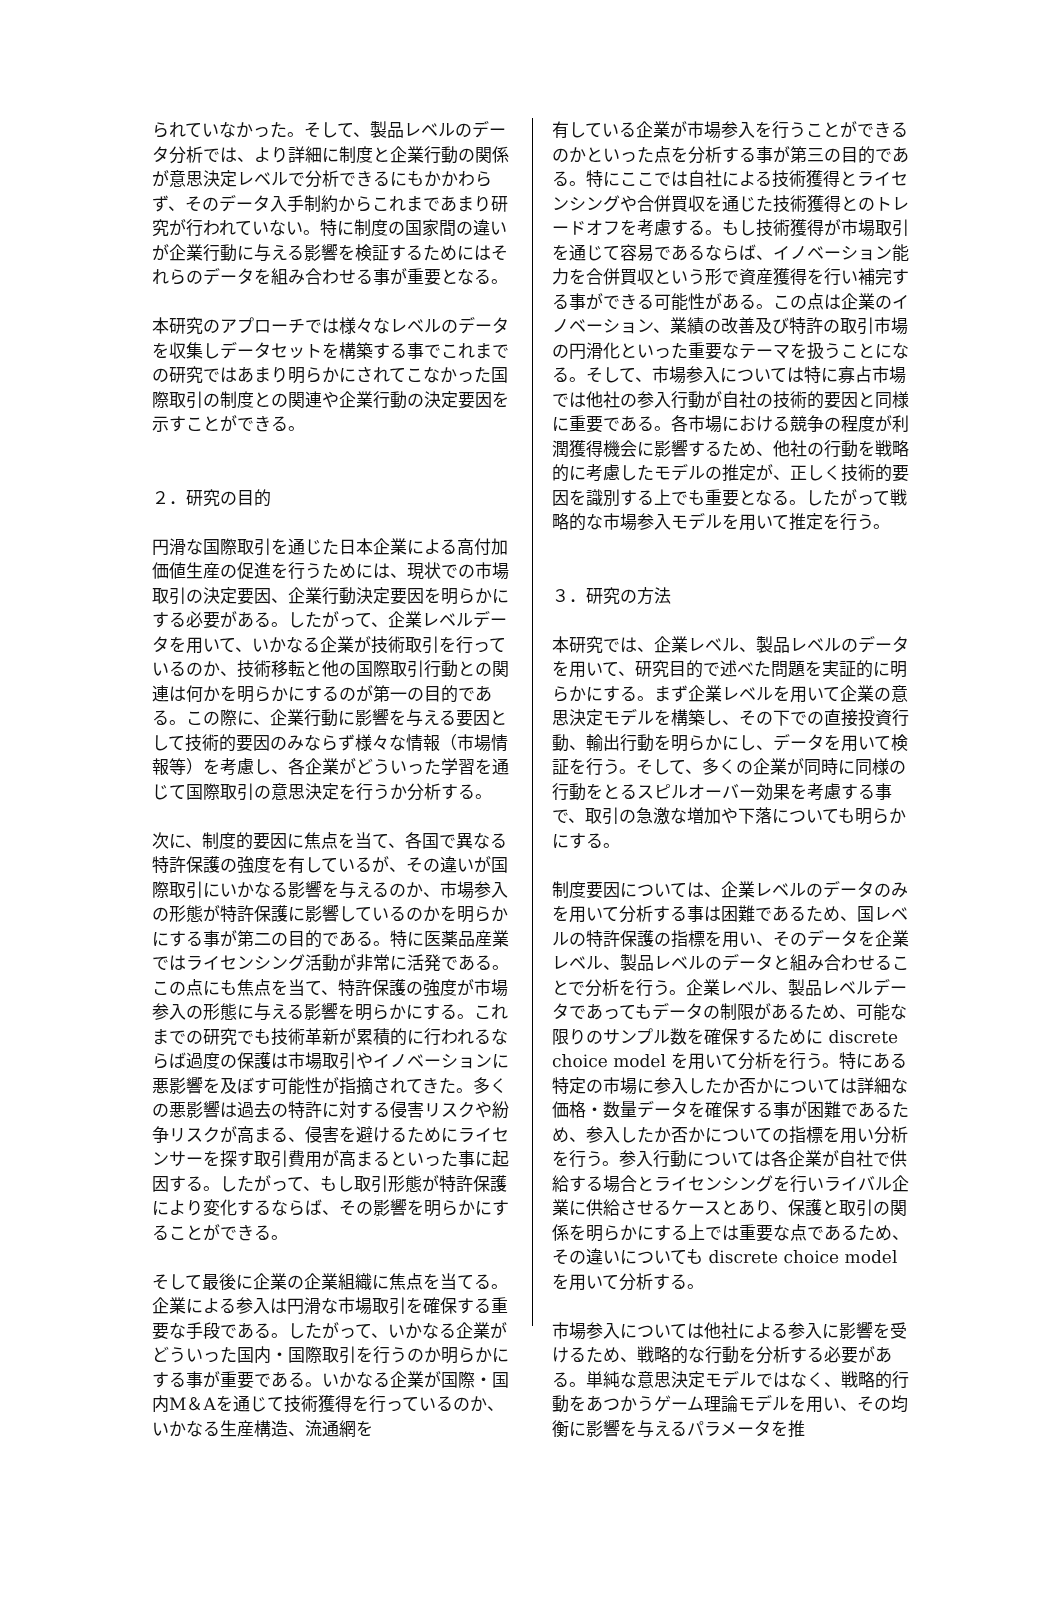られていなかった。そして、製品レベルのデータ分析では、より詳細に制度と企業行動の関係が意思決定レベルで分析できるにもかかわらず、そのデータ入手制約からこれまであまり研究が行われていない。特に制度の国家間の違いが企業行動に与える影響を検証するためにはそれらのデータを組み合わせる事が重要となる。
本研究のアプローチでは様々なレベルのデータを収集しデータセットを構築する事でこれまでの研究ではあまり明らかにされてこなかった国際取引の制度との関連や企業行動の決定要因を示すことができる。
２．研究の目的
円滑な国際取引を通じた日本企業による高付加価値生産の促進を行うためには、現状での市場取引の決定要因、企業行動決定要因を明らかにする必要がある。したがって、企業レベルデータを用いて、いかなる企業が技術取引を行っているのか、技術移転と他の国際取引行動との関連は何かを明らかにするのが第一の目的である。この際に、企業行動に影響を与える要因として技術的要因のみならず様々な情報（市場情報等）を考慮し、各企業がどういった学習を通じて国際取引の意思決定を行うか分析する。
次に、制度的要因に焦点を当て、各国で異なる特許保護の強度を有しているが、その違いが国際取引にいかなる影響を与えるのか、市場参入の形態が特許保護に影響しているのかを明らかにする事が第二の目的である。特に医薬品産業ではライセンシング活動が非常に活発である。この点にも焦点を当て、特許保護の強度が市場参入の形態に与える影響を明らかにする。これまでの研究でも技術革新が累積的に行われるならば過度の保護は市場取引やイノベーションに悪影響を及ぼす可能性が指摘されてきた。多くの悪影響は過去の特許に対する侵害リスクや紛争リスクが高まる、侵害を避けるためにライセンサーを探す取引費用が高まるといった事に起因する。したがって、もし取引形態が特許保護により変化するならば、その影響を明らかにすることができる。
そして最後に企業の企業組織に焦点を当てる。企業による参入は円滑な市場取引を確保する重要な手段である。したがって、いかなる企業がどういった国内・国際取引を行うのか明らかにする事が重要である。いかなる企業が国際・国内M＆Aを通じて技術獲得を行っているのか、いかなる生産構造、流通網を
有している企業が市場参入を行うことができるのかといった点を分析する事が第三の目的である。特にここでは自社による技術獲得とライセンシングや合併買収を通じた技術獲得とのトレードオフを考慮する。もし技術獲得が市場取引を通じて容易であるならば、イノベーション能力を合併買収という形で資産獲得を行い補完する事ができる可能性がある。この点は企業のイノベーション、業績の改善及び特許の取引市場の円滑化といった重要なテーマを扱うことになる。そして、市場参入については特に寡占市場では他社の参入行動が自社の技術的要因と同様に重要である。各市場における競争の程度が利潤獲得機会に影響するため、他社の行動を戦略的に考慮したモデルの推定が、正しく技術的要因を識別する上でも重要となる。したがって戦略的な市場参入モデルを用いて推定を行う。
３．研究の方法
本研究では、企業レベル、製品レベルのデータを用いて、研究目的で述べた問題を実証的に明らかにする。まず企業レベルを用いて企業の意思決定モデルを構築し、その下での直接投資行動、輸出行動を明らかにし、データを用いて検証を行う。そして、多くの企業が同時に同様の行動をとるスピルオーバー効果を考慮する事で、取引の急激な増加や下落についても明らかにする。
制度要因については、企業レベルのデータのみを用いて分析する事は困難であるため、国レベルの特許保護の指標を用い、そのデータを企業レベル、製品レベルのデータと組み合わせることで分析を行う。企業レベル、製品レベルデータであってもデータの制限があるため、可能な限りのサンプル数を確保するために discrete choice model を用いて分析を行う。特にある特定の市場に参入したか否かについては詳細な価格・数量データを確保する事が困難であるため、参入したか否かについての指標を用い分析を行う。参入行動については各企業が自社で供給する場合とライセンシングを行いライバル企業に供給させるケースとあり、保護と取引の関係を明らかにする上では重要な点であるため、その違いについても discrete choice model を用いて分析する。
市場参入については他社による参入に影響を受けるため、戦略的な行動を分析する必要がある。単純な意思決定モデルではなく、戦略的行動をあつかうゲーム理論モデルを用い、その均衡に影響を与えるパラメータを推